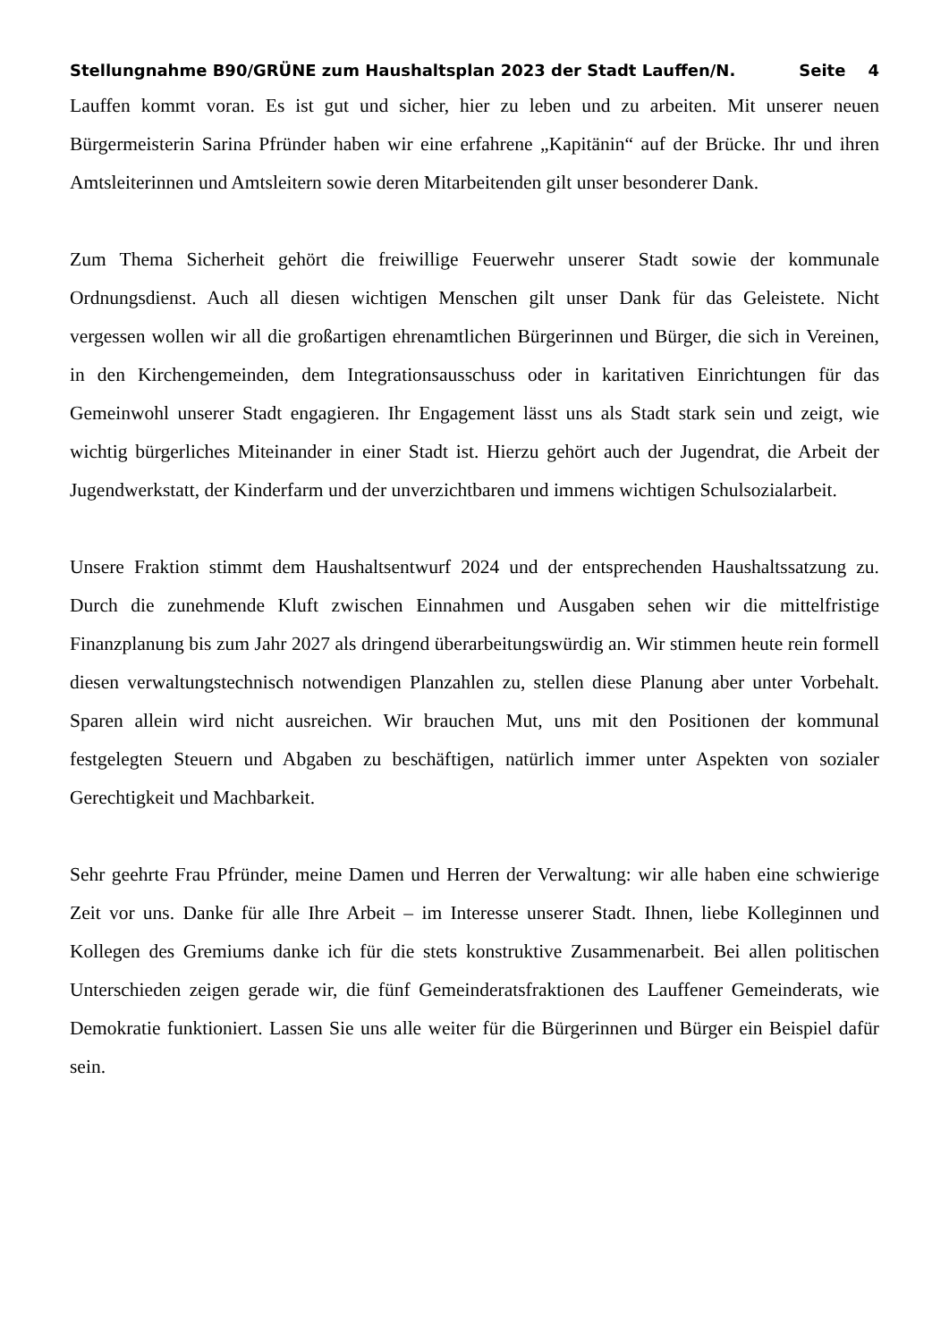Stellungnahme B90/GRÜNE zum Haushaltsplan 2023 der Stadt Lauffen/N. Seite 4
Lauffen kommt voran. Es ist gut und sicher, hier zu leben und zu arbeiten. Mit unserer neuen Bürgermeisterin Sarina Pfründer haben wir eine erfahrene „Kapitänin“ auf der Brücke. Ihr und ihren Amtsleiterinnen und Amtsleitern sowie deren Mitarbeitenden gilt unser besonderer Dank.
Zum Thema Sicherheit gehört die freiwillige Feuerwehr unserer Stadt sowie der kommunale Ordnungsdienst. Auch all diesen wichtigen Menschen gilt unser Dank für das Geleistete. Nicht vergessen wollen wir all die großartigen ehrenamtlichen Bürgerinnen und Bürger, die sich in Vereinen, in den Kirchengemeinden, dem Integrationsausschuss oder in karitativen Einrichtungen für das Gemeinwohl unserer Stadt engagieren. Ihr Engagement lässt uns als Stadt stark sein und zeigt, wie wichtig bürgerliches Miteinander in einer Stadt ist. Hierzu gehört auch der Jugendrat, die Arbeit der Jugendwerkstatt, der Kinderfarm und der unverzichtbaren und immens wichtigen Schulsozialarbeit.
Unsere Fraktion stimmt dem Haushaltsentwurf 2024 und der entsprechenden Haushaltssatzung zu. Durch die zunehmende Kluft zwischen Einnahmen und Ausgaben sehen wir die mittelfristige Finanzplanung bis zum Jahr 2027 als dringend überarbeitungswürdig an. Wir stimmen heute rein formell diesen verwaltungstechnisch notwendigen Planzahlen zu, stellen diese Planung aber unter Vorbehalt. Sparen allein wird nicht ausreichen. Wir brauchen Mut, uns mit den Positionen der kommunal festgelegten Steuern und Abgaben zu beschäftigen, natürlich immer unter Aspekten von sozialer Gerechtigkeit und Machbarkeit.
Sehr geehrte Frau Pfründer, meine Damen und Herren der Verwaltung: wir alle haben eine schwierige Zeit vor uns. Danke für alle Ihre Arbeit – im Interesse unserer Stadt. Ihnen, liebe Kolleginnen und Kollegen des Gremiums danke ich für die stets konstruktive Zusammenarbeit. Bei allen politischen Unterschieden zeigen gerade wir, die fünf Gemeinderatsfraktionen des Lauffener Gemeinderats, wie Demokratie funktioniert. Lassen Sie uns alle weiter für die Bürgerinnen und Bürger ein Beispiel dafür sein.